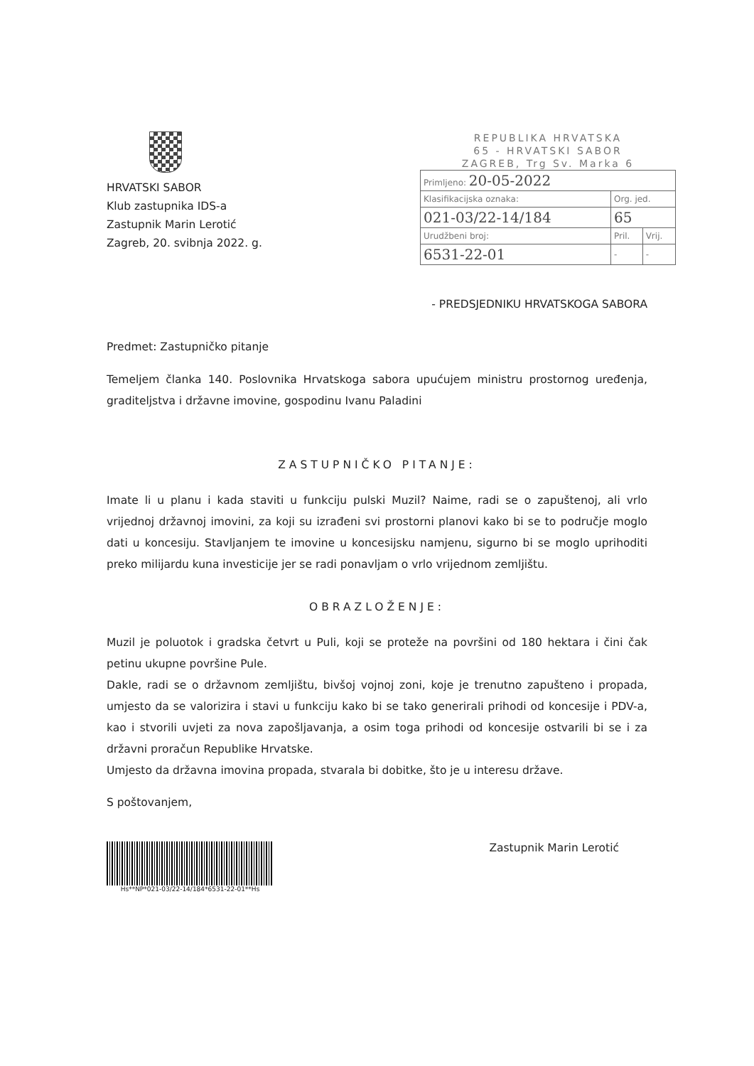HRVATSKI SABOR
Klub zastupnika IDS-a
Zastupnik Marin Lerotić
Zagreb, 20. svibnja 2022. g.
REPUBLIKA HRVATSKA
65 - HRVATSKI SABOR
ZAGREB, Trg Sv. Marka 6
| Primljeno: 20-05-2022 | | |
| Klasifikacijska oznaka: | Org. jed. | |
| 021-03/22-14/184 | 65 | |
| Urudžbeni broj: | Pril. | Vrij. |
| 6531-22-01 | - | - |
- PREDSJEDNIKU HRVATSKOGA SABORA
Predmet: Zastupničko pitanje
Temeljem članka 140. Poslovnika Hrvatskoga sabora upućujem ministru prostornog uređenja, graditeljstva i državne imovine, gospodinu Ivanu Paladini
ZASTUPNIČKO PITANJE:
Imate li u planu i kada staviti u funkciju pulski Muzil? Naime, radi se o zapuštenoj, ali vrlo vrijednoj državnoj imovini, za koji su izrađeni svi prostorni planovi kako bi se to područje moglo dati u koncesiju. Stavljanjem te imovine u koncesijsku namjenu, sigurno bi se moglo uprihoditi preko milijardu kuna investicije jer se radi ponavljam o vrlo vrijednom zemljištu.
OBRAZLOŽENJE:
Muzil je poluotok i gradska četvrt u Puli, koji se proteže na površini od 180 hektara i čini čak petinu ukupne površine Pule.
Dakle, radi se o državnom zemljištu, bivšoj vojnoj zoni, koje je trenutno zapušteno i propada, umjesto da se valorizira i stavi u funkciju kako bi se tako generirali prihodi od koncesije i PDV-a, kao i stvorili uvjeti za nova zapošljavanja, a osim toga prihodi od koncesije ostvarili bi se i za državni proračun Republike Hrvatske.
Umjesto da državna imovina propada, stvarala bi dobitke, što je u interesu države.
S poštovanjem,
Hs**NP*021-03/22-14/184*6531-22-01**Hs
Zastupnik Marin Lerotić